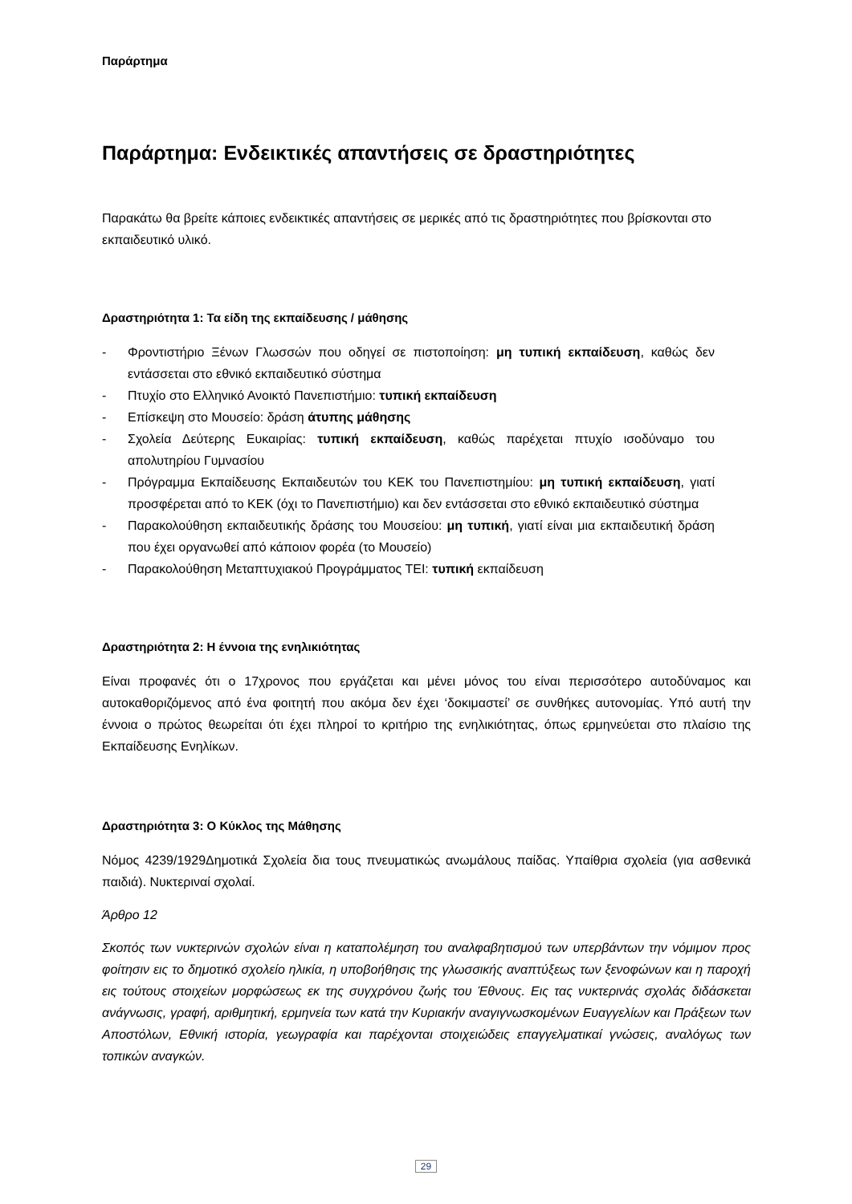Παράρτημα
Παράρτημα: Ενδεικτικές απαντήσεις σε δραστηριότητες
Παρακάτω θα βρείτε κάποιες ενδεικτικές απαντήσεις σε μερικές από τις δραστηριότητες που βρίσκονται στο εκπαιδευτικό υλικό.
Δραστηριότητα 1: Τα είδη της εκπαίδευσης / μάθησης
- Φροντιστήριο Ξένων Γλωσσών που οδηγεί σε πιστοποίηση: μη τυπική εκπαίδευση, καθώς δεν εντάσσεται στο εθνικό εκπαιδευτικό σύστημα
- Πτυχίο στο Ελληνικό Ανοικτό Πανεπιστήμιο: τυπική εκπαίδευση
- Επίσκεψη στο Μουσείο: δράση άτυπης μάθησης
- Σχολεία Δεύτερης Ευκαιρίας: τυπική εκπαίδευση, καθώς παρέχεται πτυχίο ισοδύναμο του απολυτηρίου Γυμνασίου
- Πρόγραμμα Εκπαίδευσης Εκπαιδευτών του ΚΕΚ του Πανεπιστημίου: μη τυπική εκπαίδευση, γιατί προσφέρεται από το ΚΕΚ (όχι το Πανεπιστήμιο) και δεν εντάσσεται στο εθνικό εκπαιδευτικό σύστημα
- Παρακολούθηση εκπαιδευτικής δράσης του Μουσείου: μη τυπική, γιατί είναι μια εκπαιδευτική δράση που έχει οργανωθεί από κάποιον φορέα (το Μουσείο)
- Παρακολούθηση Μεταπτυχιακού Προγράμματος ΤΕΙ: τυπική εκπαίδευση
Δραστηριότητα 2: Η έννοια της ενηλικιότητας
Είναι προφανές ότι ο 17χρονος που εργάζεται και μένει μόνος του είναι περισσότερο αυτοδύναμος και αυτοκαθοριζόμενος από ένα φοιτητή που ακόμα δεν έχει ‘δοκιμαστεί’ σε συνθήκες αυτονομίας. Υπό αυτή την έννοια ο πρώτος θεωρείται ότι έχει πληροί το κριτήριο της ενηλικιότητας, όπως ερμηνεύεται στο πλαίσιο της Εκπαίδευσης Ενηλίκων.
Δραστηριότητα 3: Ο Κύκλος της Μάθησης
Νόμος 4239/1929Δημοτικά Σχολεία δια τους πνευματικώς ανωμάλους παίδας. Υπαίθρια σχολεία (για ασθενικά παιδιά). Νυκτεριναί σχολαί.
Άρθρο 12
Σκοπός των νυκτερινών σχολών είναι η καταπολέμηση του αναλφαβητισμού των υπερβάντων την νόμιμον προς φοίτησιν εις το δημοτικό σχολείο ηλικία, η υποβοήθησις της γλωσσικής αναπτύξεως των ξενοφώνων και η παροχή εις τούτους στοιχείων μορφώσεως εκ της συγχρόνου ζωής του Έθνους. Εις τας νυκτερινάς σχολάς διδάσκεται ανάγνωσις, γραφή, αριθμητική, ερμηνεία των κατά την Κυριακήν αναγιγνωσκομένων Ευαγγελίων και Πράξεων των Αποστόλων, Εθνική ιστορία, γεωγραφία και παρέχονται στοιχειώδεις επαγγελματικαί γνώσεις, αναλόγως των τοπικών αναγκών.
29